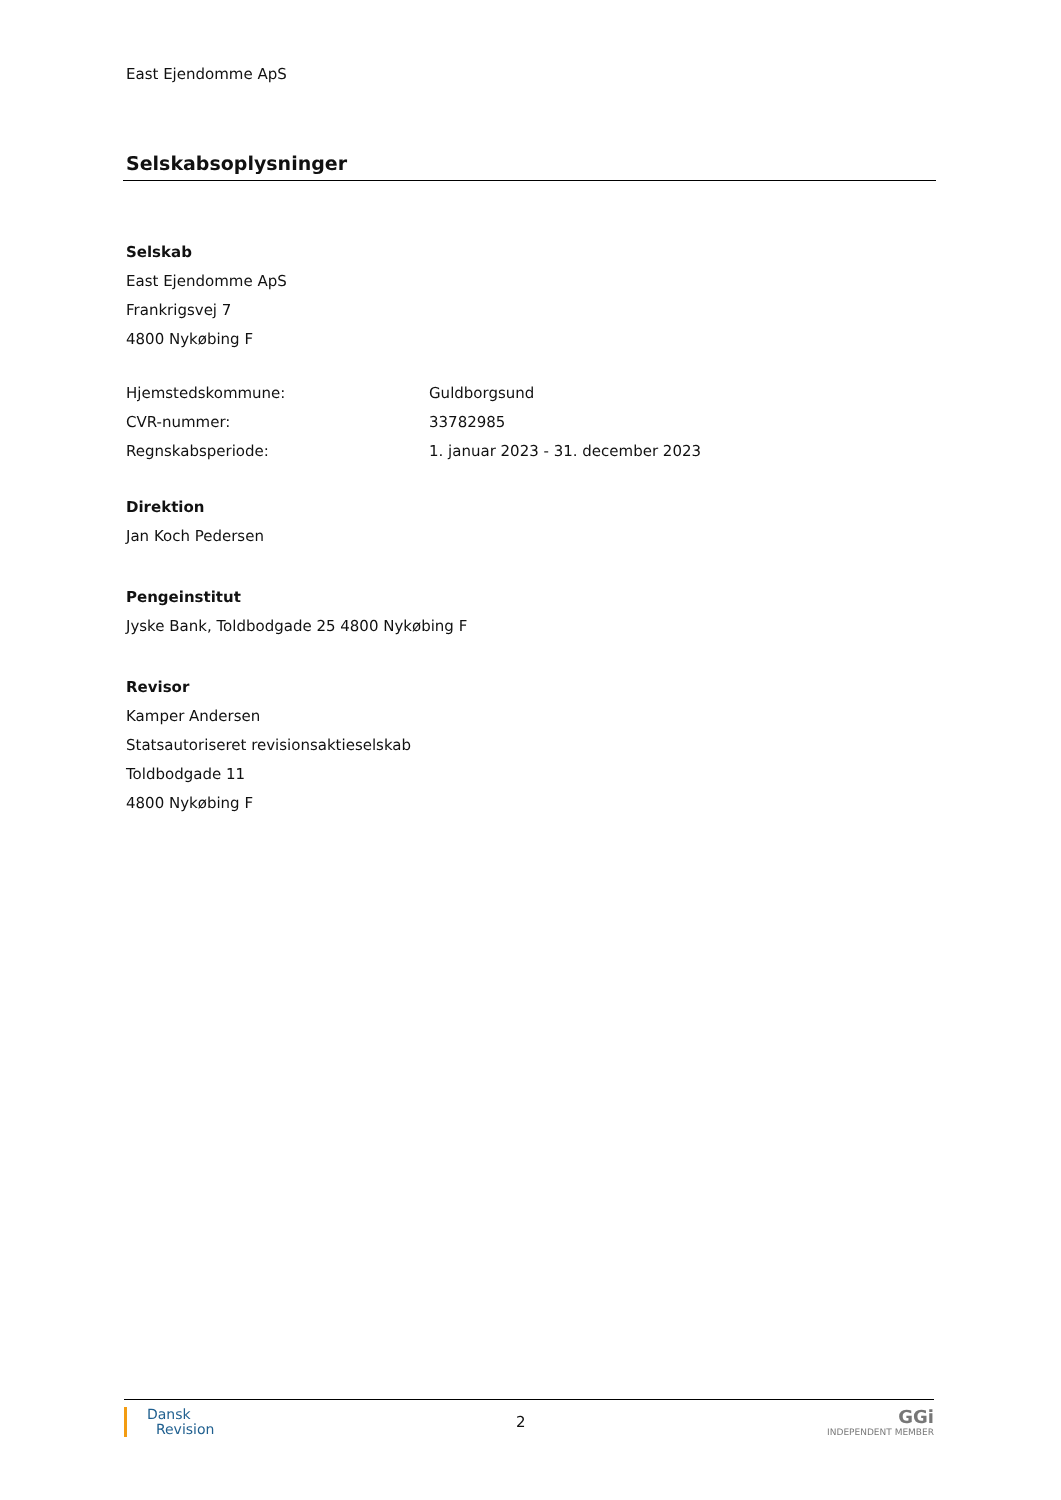East Ejendomme ApS
Selskabsoplysninger
Selskab
East Ejendomme ApS
Frankrigsvej 7
4800 Nykøbing F
Hjemstedskommune: Guldborgsund
CVR-nummer: 33782985
Regnskabsperiode: 1. januar 2023 - 31. december 2023
Direktion
Jan Koch Pedersen
Pengeinstitut
Jyske Bank, Toldbodgade 25 4800 Nykøbing F
Revisor
Kamper Andersen
Statsautoriseret revisionsaktieselskab
Toldbodgade 11
4800 Nykøbing F
Dansk
Revision
2
GGi
INDEPENDENT MEMBER